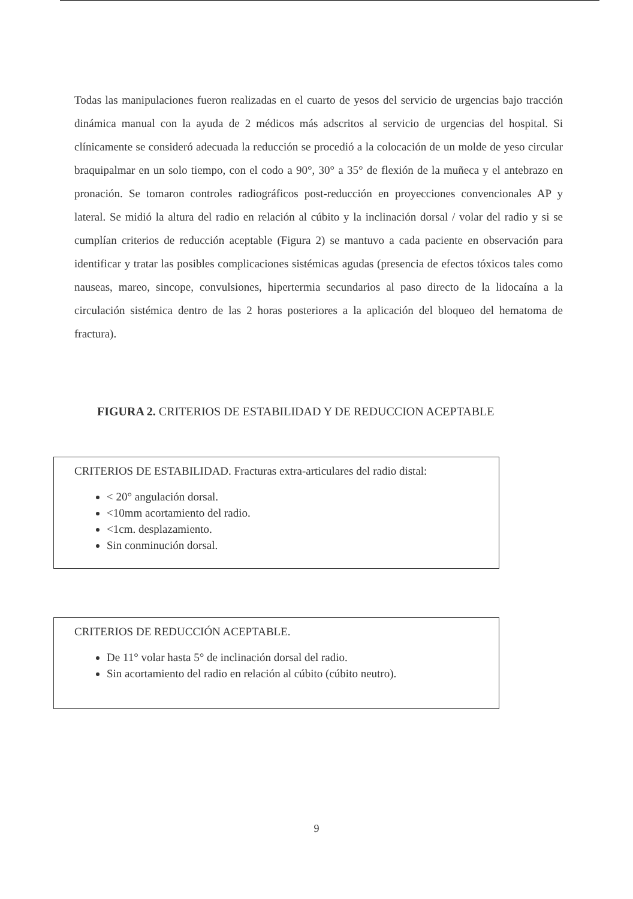Todas las manipulaciones fueron realizadas en el cuarto de yesos del servicio de urgencias bajo tracción dinámica manual con la ayuda de 2 médicos más adscritos al servicio de urgencias del hospital. Si clínicamente se consideró adecuada la reducción se procedió a la colocación de un molde de yeso circular braquipalmar en un solo tiempo, con el codo a 90°, 30° a 35° de flexión de la muñeca y el antebrazo en pronación. Se tomaron controles radiográficos post-reducción en proyecciones convencionales AP y lateral. Se midió la altura del radio en relación al cúbito y la inclinación dorsal / volar del radio y si se cumplían criterios de reducción aceptable (Figura 2) se mantuvo a cada paciente en observación para identificar y tratar las posibles complicaciones sistémicas agudas (presencia de efectos tóxicos tales como nauseas, mareo, sincope, convulsiones, hipertermia secundarios al paso directo de la lidocaína a la circulación sistémica dentro de las 2 horas posteriores a la aplicación del bloqueo del hematoma de fractura).
FIGURA 2. CRITERIOS DE ESTABILIDAD Y DE REDUCCION ACEPTABLE
CRITERIOS DE ESTABILIDAD. Fracturas extra-articulares del radio distal:
< 20° angulación dorsal.
<10mm acortamiento del radio.
<1cm. desplazamiento.
Sin conminución dorsal.
CRITERIOS DE REDUCCIÓN ACEPTABLE.
De 11° volar hasta 5° de inclinación dorsal del radio.
Sin acortamiento del radio en relación al cúbito (cúbito neutro).
9